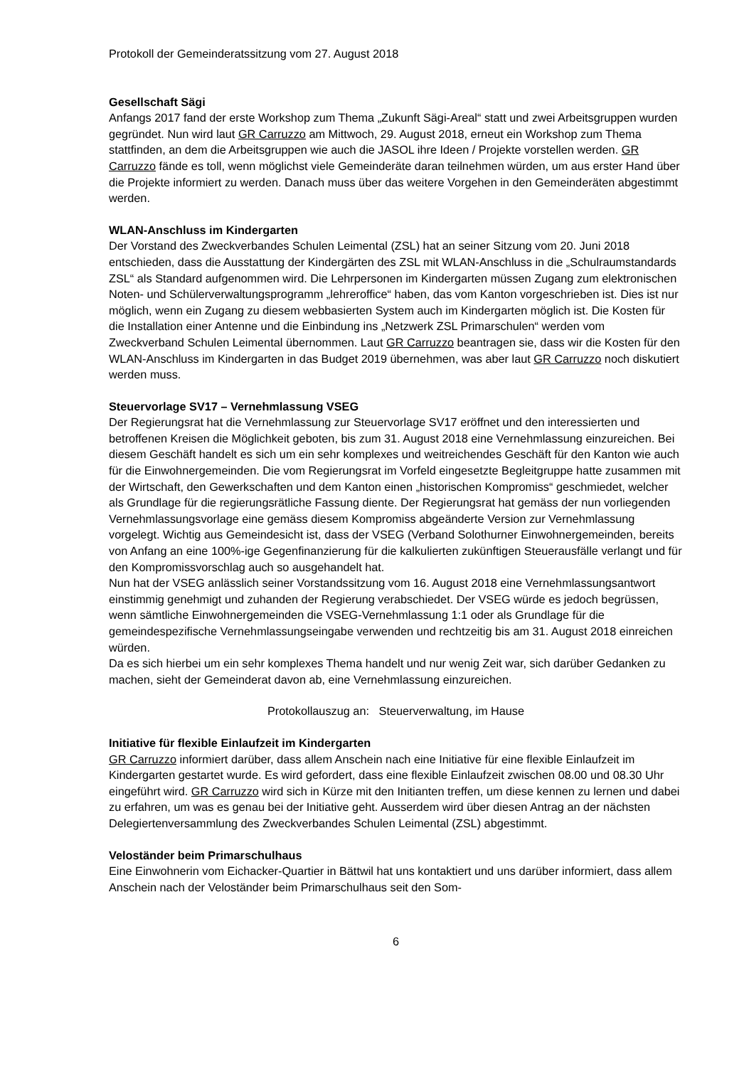Protokoll der Gemeinderatssitzung vom 27. August 2018
Gesellschaft Sägi
Anfangs 2017 fand der erste Workshop zum Thema „Zukunft Sägi-Areal“ statt und zwei Arbeitsgruppen wurden gegründet. Nun wird laut GR Carruzzo am Mittwoch, 29. August 2018, erneut ein Workshop zum Thema stattfinden, an dem die Arbeitsgruppen wie auch die JASOL ihre Ideen / Projekte vorstellen werden. GR Carruzzo fände es toll, wenn möglichst viele Gemeinderäte daran teilnehmen würden, um aus erster Hand über die Projekte informiert zu werden. Danach muss über das weitere Vorgehen in den Gemeinderäten abgestimmt werden.
WLAN-Anschluss im Kindergarten
Der Vorstand des Zweckverbandes Schulen Leimental (ZSL) hat an seiner Sitzung vom 20. Juni 2018 entschieden, dass die Ausstattung der Kindergärten des ZSL mit WLAN-Anschluss in die „Schulraumstandards ZSL“ als Standard aufgenommen wird. Die Lehrpersonen im Kindergarten müssen Zugang zum elektronischen Noten- und Schülerverwaltungsprogramm „lehreroffice“ haben, das vom Kanton vorgeschrieben ist. Dies ist nur möglich, wenn ein Zugang zu diesem webbasierten System auch im Kindergarten möglich ist. Die Kosten für die Installation einer Antenne und die Einbindung ins „Netzwerk ZSL Primarschulen“ werden vom Zweckverband Schulen Leimental übernommen. Laut GR Carruzzo beantragen sie, dass wir die Kosten für den WLAN-Anschluss im Kindergarten in das Budget 2019 übernehmen, was aber laut GR Carruzzo noch diskutiert werden muss.
Steuervorlage SV17 – Vernehmlassung VSEG
Der Regierungsrat hat die Vernehmlassung zur Steuervorlage SV17 eröffnet und den interessierten und betroffenen Kreisen die Möglichkeit geboten, bis zum 31. August 2018 eine Vernehmlassung einzureichen. Bei diesem Geschäft handelt es sich um ein sehr komplexes und weitreichendes Geschäft für den Kanton wie auch für die Einwohnergemeinden. Die vom Regierungsrat im Vorfeld eingesetzte Begleitgruppe hatte zusammen mit der Wirtschaft, den Gewerkschaften und dem Kanton einen „historischen Kompromiss“ geschmiedet, welcher als Grundlage für die regierungsrätliche Fassung diente. Der Regierungsrat hat gemäss der nun vorliegenden Vernehmlassungsvorlage eine gemäss diesem Kompromiss abgeänderte Version zur Vernehmlassung vorgelegt. Wichtig aus Gemeindesicht ist, dass der VSEG (Verband Solothurner Einwohnergemeinden, bereits von Anfang an eine 100%-ige Gegenfinanzierung für die kalkulierten zukünftigen Steuerausfälle verlangt und für den Kompromissvorschlag auch so ausgehandelt hat.
Nun hat der VSEG anlässlich seiner Vorstandssitzung vom 16. August 2018 eine Vernehmlassungsantwort einstimmig genehmigt und zuhanden der Regierung verabschiedet. Der VSEG würde es jedoch begrüssen, wenn sämtliche Einwohnergemeinden die VSEG-Vernehmlassung 1:1 oder als Grundlage für die gemeindespezifische Vernehmlassungseingabe verwenden und rechtzeitig bis am 31. August 2018 einreichen würden.
Da es sich hierbei um ein sehr komplexes Thema handelt und nur wenig Zeit war, sich darüber Gedanken zu machen, sieht der Gemeinderat davon ab, eine Vernehmlassung einzureichen.
Protokollauszug an: Steuerverwaltung, im Hause
Initiative für flexible Einlaufzeit im Kindergarten
GR Carruzzo informiert darüber, dass allem Anschein nach eine Initiative für eine flexible Einlaufzeit im Kindergarten gestartet wurde. Es wird gefordert, dass eine flexible Einlaufzeit zwischen 08.00 und 08.30 Uhr eingeführt wird. GR Carruzzo wird sich in Kürze mit den Initianten treffen, um diese kennen zu lernen und dabei zu erfahren, um was es genau bei der Initiative geht. Ausserdem wird über diesen Antrag an der nächsten Delegiertenversammlung des Zweckverbandes Schulen Leimental (ZSL) abgestimmt.
Veloständer beim Primarschulhaus
Eine Einwohnerin vom Eichacker-Quartier in Bättwil hat uns kontaktiert und uns darüber informiert, dass allem Anschein nach der Veloständer beim Primarschulhaus seit den Som-
6